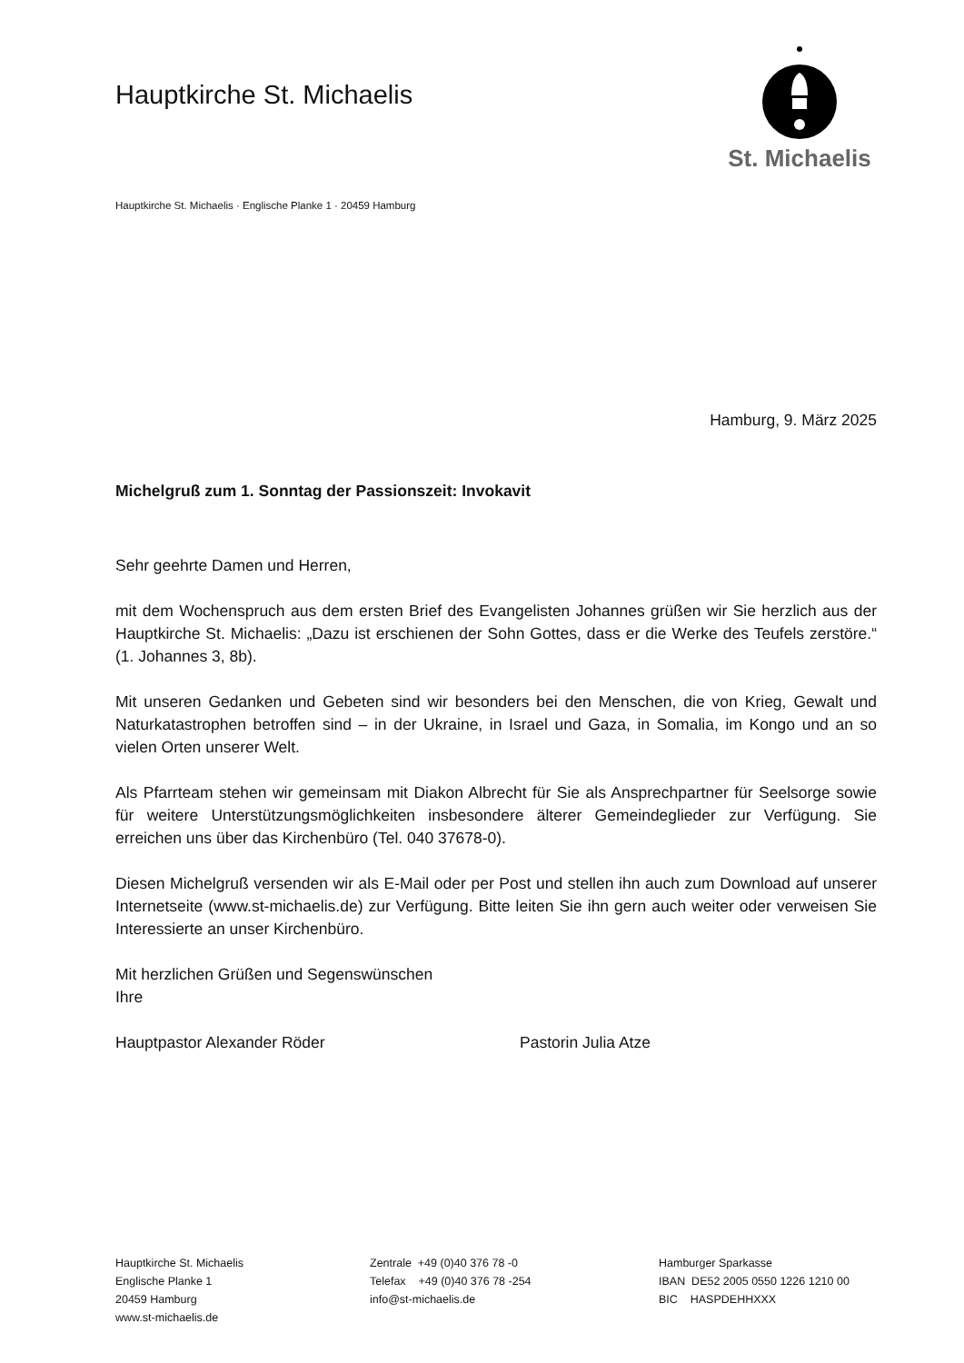Hauptkirche St. Michaelis
St. Michaelis
Hauptkirche St. Michaelis · Englische Planke 1 · 20459 Hamburg
Hamburg, 9. März 2025
Michelgruß zum 1. Sonntag der Passionszeit: Invokavit
Sehr geehrte Damen und Herren,
mit dem Wochenspruch aus dem ersten Brief des Evangelisten Johannes grüßen wir Sie herzlich aus der Hauptkirche St. Michaelis: „Dazu ist erschienen der Sohn Gottes, dass er die Werke des Teufels zerstöre.“ (1. Johannes 3, 8b).
Mit unseren Gedanken und Gebeten sind wir besonders bei den Menschen, die von Krieg, Gewalt und Naturkatastrophen betroffen sind – in der Ukraine, in Israel und Gaza, in Somalia, im Kongo und an so vielen Orten unserer Welt.
Als Pfarrteam stehen wir gemeinsam mit Diakon Albrecht für Sie als Ansprechpartner für Seelsorge sowie für weitere Unterstützungsmöglichkeiten insbesondere älterer Gemeindeglieder zur Verfügung. Sie erreichen uns über das Kirchenbüro (Tel. 040 37678-0).
Diesen Michelgruß versenden wir als E-Mail oder per Post und stellen ihn auch zum Download auf unserer Internetseite (www.st-michaelis.de) zur Verfügung. Bitte leiten Sie ihn gern auch weiter oder verweisen Sie Interessierte an unser Kirchenbüro.
Mit herzlichen Grüßen und Segenswünschen
Ihre
Hauptpastor Alexander Röder Pastorin Julia Atze
Hauptkirche St. Michaelis
Englische Planke 1
20459 Hamburg
www.st-michaelis.de
Zentrale +49 (0)40 376 78 -0
Telefax +49 (0)40 376 78 -254
info@st-michaelis.de
Hamburger Sparkasse
IBAN DE52 2005 0550 1226 1210 00
BIC HASPDEHHXXX